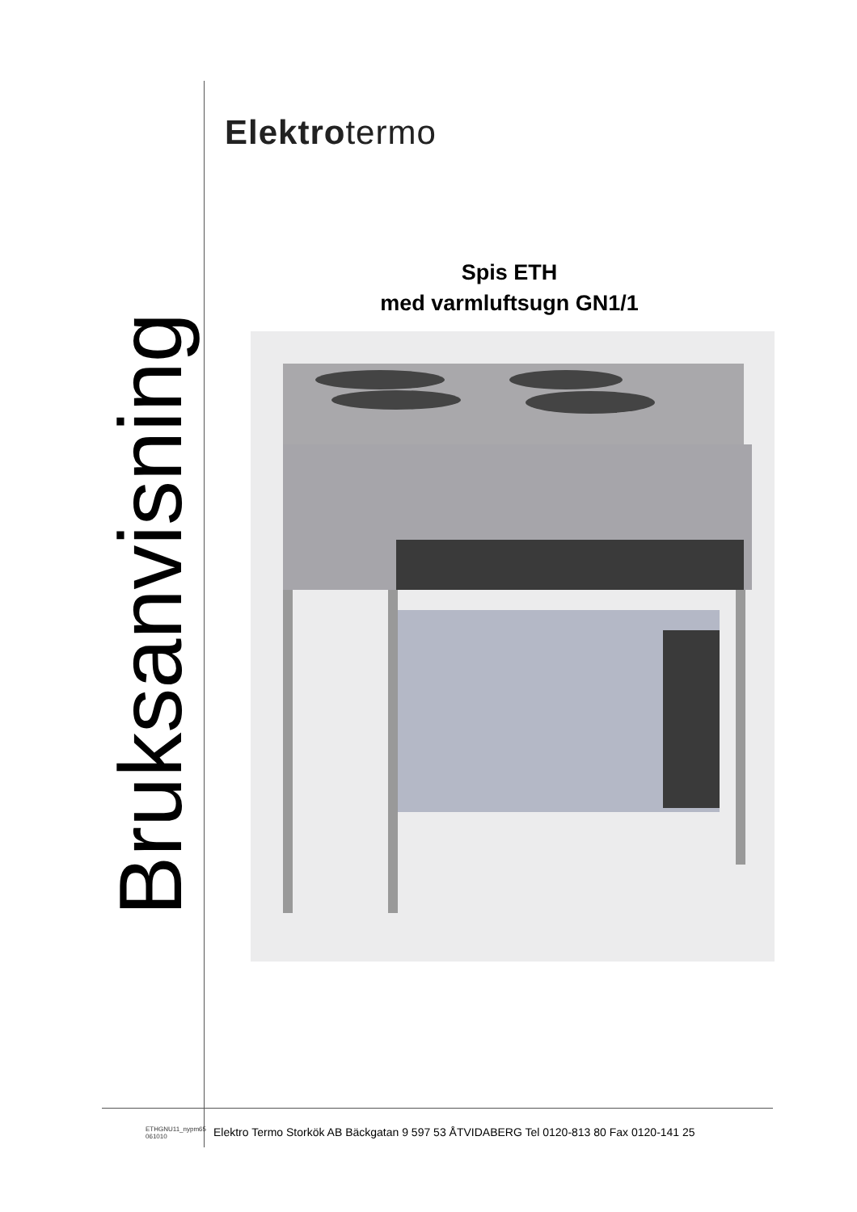Bruksanvisning
Elektrotermo
Spis ETH
med varmluftsugn GN1/1
ETHGNU11_nypm65
061010
Elektro Termo Storkök AB Bäckgatan 9 597 53 ÅTVIDABERG Tel 0120-813 80 Fax 0120-141 25